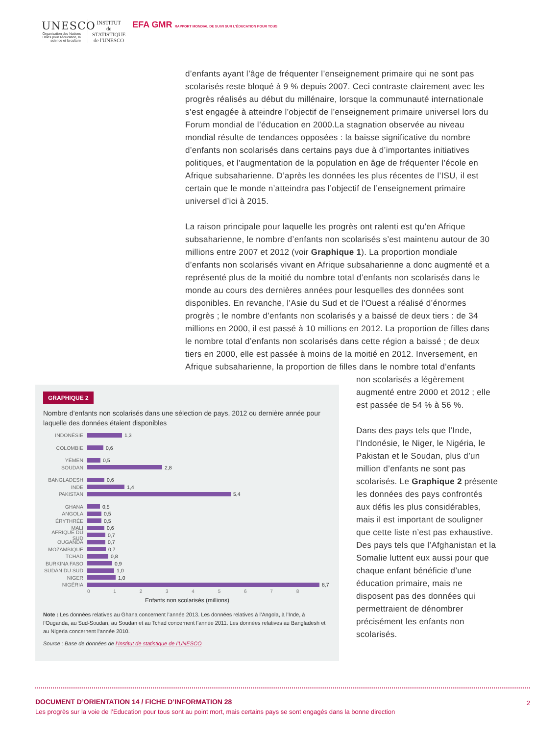UNESCO
Organisation des Nations Unies pour l'éducation, la science et la culture
INSTITUT
de
STATISTIQUE
de l'UNESCO
EFA GMR RAPPORT MONDIAL DE SUIVI SUR L'ÉDUCATION POUR TOUS
d’enfants ayant l’âge de fréquenter l’enseignement primaire qui ne sont pas scolarisés reste bloqué à 9 % depuis 2007. Ceci contraste clairement avec les progrès réalisés au début du millénaire, lorsque la communauté internationale s’est engagée à atteindre l’objectif de l’enseignement primaire universel lors du Forum mondial de l’éducation en 2000.La stagnation observée au niveau mondial résulte de tendances opposées : la baisse significative du nombre d’enfants non scolarisés dans certains pays due à d’importantes initiatives politiques, et l’augmentation de la population en âge de fréquenter l’école en Afrique subsaharienne. D’après les données les plus récentes de l’ISU, il est certain que le monde n’atteindra pas l’objectif de l’enseignement primaire universel d’ici à 2015.
La raison principale pour laquelle les progrès ont ralenti est qu’en Afrique subsaharienne, le nombre d’enfants non scolarisés s’est maintenu autour de 30 millions entre 2007 et 2012 (voir Graphique 1). La proportion mondiale d’enfants non scolarisés vivant en Afrique subsaharienne a donc augmenté et a représenté plus de la moitié du nombre total d’enfants non scolarisés dans le monde au cours des dernières années pour lesquelles des données sont disponibles. En revanche, l’Asie du Sud et de l’Ouest a réalisé d’énormes progrès ; le nombre d’enfants non scolarisés y a baissé de deux tiers : de 34 millions en 2000, il est passé à 10 millions en 2012. La proportion de filles dans le nombre total d’enfants non scolarisés dans cette région a baissé ; de deux tiers en 2000, elle est passée à moins de la moitié en 2012. Inversement, en Afrique subsaharienne, la proportion de filles dans le nombre total d’enfants
non scolarisés a légèrement augmenté entre 2000 et 2012 ; elle est passée de 54 % à 56 %.
Dans des pays tels que l’Inde, l’Indonésie, le Niger, le Nigéria, le Pakistan et le Soudan, plus d’un million d’enfants ne sont pas scolarisés. Le Graphique 2 présente les données des pays confrontés aux défis les plus considérables, mais il est important de souligner que cette liste n’est pas exhaustive. Des pays tels que l’Afghanistan et la Somalie luttent eux aussi pour que chaque enfant bénéficie d’une éducation primaire, mais ne disposent pas des données qui permettraient de dénombrer précisément les enfants non scolarisés.
GRAPHIQUE 2
Nombre d’enfants non scolarisés dans une sélection de pays, 2012 ou dernière année pour laquelle des données étaient disponibles
INDONÉSIE 1,3
COLOMBIE 0,6
YÉMEN 0,5
SOUDAN 2,8
BANGLADESH 0,6
INDE 1,4
PAKISTAN 5,4
GHANA 0,5
ANGOLA 0,5
ÉRYTHRÉE 0,5
MALI 0,6
AFRIQUE DU SUD 0,7
OUGANDA 0,7
MOZAMBIQUE 0,7
TCHAD 0,8
BURKINA FASO 0,9
SUDAN DU SUD 1,0
NIGER 1,0
NIGÉRIA 8,7
0 1 2 3 4 5 6 7 8
Enfants non scolarisés (millions)
Note : Les données relatives au Ghana concernent l’année 2013. Les données relatives à l’Angola, à l’Inde, à l’Ouganda, au Sud-Soudan, au Soudan et au Tchad concernent l’année 2011. Les données relatives au Bangladesh et au Nigeria concernent l’année 2010.
Source : Base de données de l’Institut de statistique de l’UNESCO
DOCUMENT D’ORIENTATION 14 / FICHE D’INFORMATION 28 2
Les progrès sur la voie de l’Education pour tous sont au point mort, mais certains pays se sont engagés dans la bonne direction